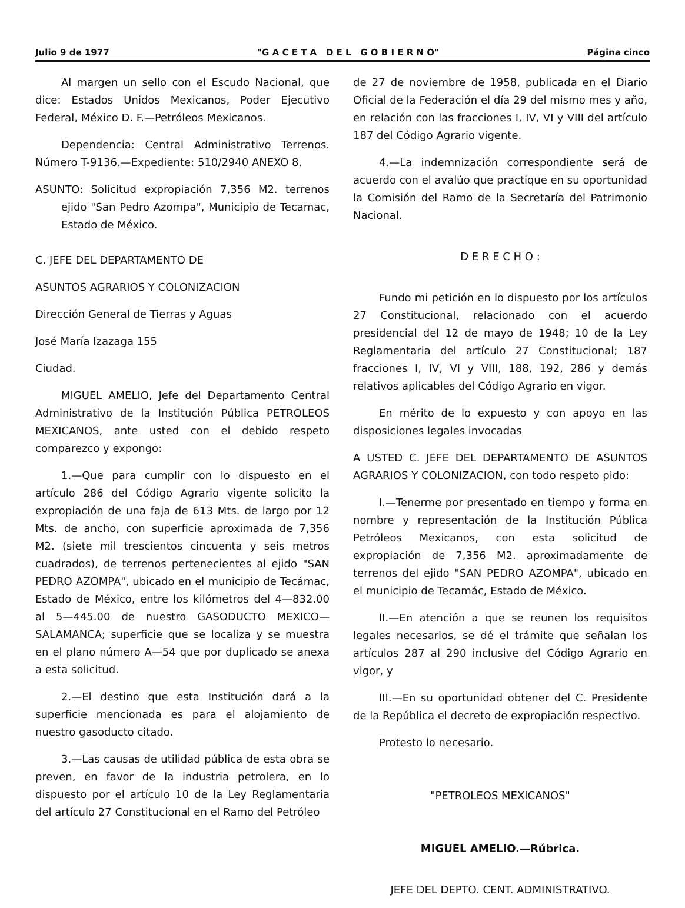Julio 9 de 1977 "G A C E T A D E L G O B I E R N O" Página cinco
Al margen un sello con el Escudo Nacional, que dice: Estados Unidos Mexicanos, Poder Ejecutivo Federal, México D. F.—Petróleos Mexicanos.
Dependencia: Central Administrativo Terrenos. Número T-9136.—Expediente: 510/2940 ANEXO 8.
ASUNTO: Solicitud expropiación 7,356 M2. terrenos ejido "San Pedro Azompa", Municipio de Tecamac, Estado de México.
C. JEFE DEL DEPARTAMENTO DE
ASUNTOS AGRARIOS Y COLONIZACION
Dirección General de Tierras y Aguas
José María Izazaga 155
Ciudad.
MIGUEL AMELIO, Jefe del Departamento Central Administrativo de la Institución Pública PETROLEOS MEXICANOS, ante usted con el debido respeto comparezco y expongo:
1.—Que para cumplir con lo dispuesto en el artículo 286 del Código Agrario vigente solicito la expropiación de una faja de 613 Mts. de largo por 12 Mts. de ancho, con superficie aproximada de 7,356 M2. (siete mil trescientos cincuenta y seis metros cuadrados), de terrenos pertenecientes al ejido "SAN PEDRO AZOMPA", ubicado en el municipio de Tecámac, Estado de México, entre los kilómetros del 4—832.00 al 5—445.00 de nuestro GASODUCTO MEXICO—SALAMANCA; superficie que se localiza y se muestra en el plano número A—54 que por duplicado se anexa a esta solicitud.
2.—El destino que esta Institución dará a la superficie mencionada es para el alojamiento de nuestro gasoducto citado.
3.—Las causas de utilidad pública de esta obra se preven, en favor de la industria petrolera, en lo dispuesto por el artículo 10 de la Ley Reglamentaria del artículo 27 Constitucional en el Ramo del Petróleo
de 27 de noviembre de 1958, publicada en el Diario Oficial de la Federación el día 29 del mismo mes y año, en relación con las fracciones I, IV, VI y VIII del artículo 187 del Código Agrario vigente.
4.—La indemnización correspondiente será de acuerdo con el avalúo que practique en su oportunidad la Comisión del Ramo de la Secretaría del Patrimonio Nacional.
D E R E C H O :
Fundo mi petición en lo dispuesto por los artículos 27 Constitucional, relacionado con el acuerdo presidencial del 12 de mayo de 1948; 10 de la Ley Reglamentaria del artículo 27 Constitucional; 187 fracciones I, IV, VI y VIII, 188, 192, 286 y demás relativos aplicables del Código Agrario en vigor.
En mérito de lo expuesto y con apoyo en las disposiciones legales invocadas
A USTED C. JEFE DEL DEPARTAMENTO DE ASUNTOS AGRARIOS Y COLONIZACION, con todo respeto pido:
I.—Tenerme por presentado en tiempo y forma en nombre y representación de la Institución Pública Petróleos Mexicanos, con esta solicitud de expropiación de 7,356 M2. aproximadamente de terrenos del ejido "SAN PEDRO AZOMPA", ubicado en el municipio de Tecamác, Estado de México.
II.—En atención a que se reunen los requisitos legales necesarios, se dé el trámite que señalan los artículos 287 al 290 inclusive del Código Agrario en vigor, y
III.—En su oportunidad obtener del C. Presidente de la República el decreto de expropiación respectivo.
Protesto lo necesario.
"PETROLEOS MEXICANOS"
MIGUEL AMELIO.—Rúbrica.
JEFE DEL DEPTO. CENT. ADMINISTRATIVO.